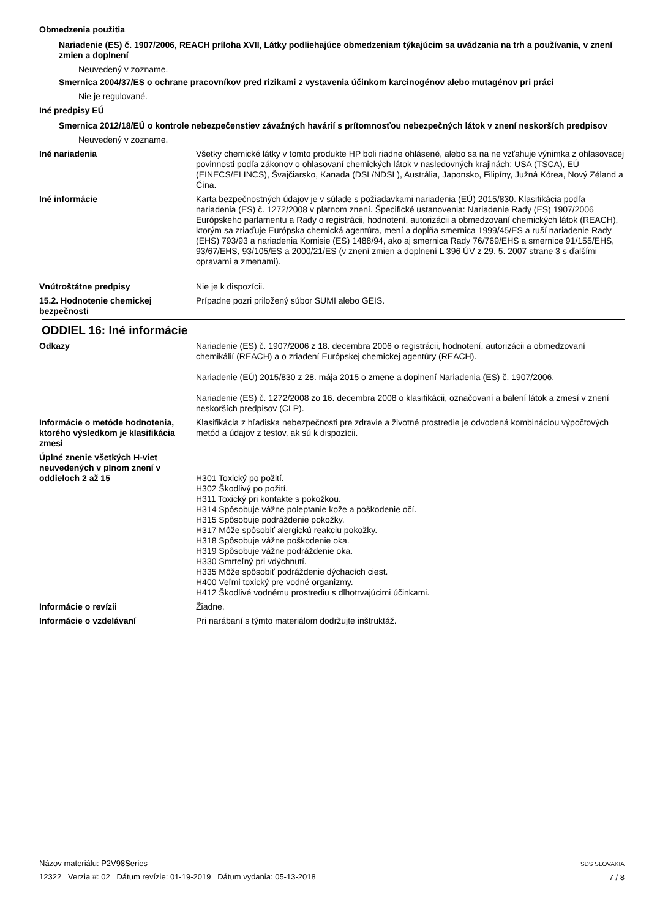Obmedzenia použitia
Nariadenie (ES) č. 1907/2006, REACH príloha XVII, Látky podliehajúce obmedzeniam týkajúcim sa uvádzania na trh a používania, v znení zmien a doplnení
Neuvedený v zozname.
Smernica 2004/37/ES o ochrane pracovníkov pred rizikami z vystavenia účinkom karcinogénov alebo mutagénov pri práci
Nie je regulované.
Iné predpisy EÚ
Smernica 2012/18/EÚ o kontrole nebezpečenstiev závažných havárií s prítomnosťou nebezpečných látok v znení neskorších predpisov
Neuvedený v zozname.
Iné nariadenia Všetky chemické látky v tomto produkte HP boli riadne ohlásené, alebo sa na ne vzťahuje výnimka z ohlasovacej povinnosti podľa zákonov o ohlasovaní chemických látok v nasledovných krajinách: USA (TSCA), EÚ (EINECS/ELINCS), Švajčiarsko, Kanada (DSL/NDSL), Austrália, Japonsko, Filipíny, Južná Kórea, Nový Zéland a Čína.
Iné informácie Karta bezpečnostných údajov je v súlade s požiadavkami nariadenia (EÚ) 2015/830. Klasifikácia podľa nariadenia (ES) č. 1272/2008 v platnom znení. Špecifické ustanovenia: Nariadenie Rady (ES) 1907/2006 Európskeho parlamentu a Rady o registrácii, hodnotení, autorizácii a obmedzovaní chemických látok (REACH), ktorým sa zriaďuje Európska chemická agentúra, mení a dopĺňa smernica 1999/45/ES a ruší nariadenie Rady (EHS) 793/93 a nariadenia Komisie (ES) 1488/94, ako aj smernica Rady 76/769/EHS a smernice 91/155/EHS, 93/67/EHS, 93/105/ES a 2000/21/ES (v znení zmien a doplnení L 396 ÚV z 29. 5. 2007 strane 3 s ďalšími opravami a zmenami).
Vnútroštátne predpisy Nie je k dispozícii.
15.2. Hodnotenie chemickej bezpečnosti
Prípadne pozri priložený súbor SUMI alebo GEIS.
ODDIEL 16: Iné informácie
Odkazy Nariadenie (ES) č. 1907/2006 z 18. decembra 2006 o registrácii, hodnotení, autorizácii a obmedzovaní chemikálií (REACH) a o zriadení Európskej chemickej agentúry (REACH).
Nariadenie (EÚ) 2015/830 z 28. mája 2015 o zmene a doplnení Nariadenia (ES) č. 1907/2006.
Nariadenie (ES) č. 1272/2008 zo 16. decembra 2008 o klasifikácii, označovaní a balení látok a zmesí v znení neskorších predpisov (CLP).
Informácie o metóde hodnotenia, ktorého výsledkom je klasifikácia zmesi
Klasifikácia z hľadiska nebezpečnosti pre zdravie a životné prostredie je odvodená kombináciou výpočtových metód a údajov z testov, ak sú k dispozícii.
Úplné znenie všetkých H-viet neuvedených v plnom znení v oddieloch 2 až 15
H301 Toxický po požití.
H302 Škodlivý po požití.
H311 Toxický pri kontakte s pokožkou.
H314 Spôsobuje vážne poleptanie kože a poškodenie očí.
H315 Spôsobuje podráždenie pokožky.
H317 Môže spôsobiť alergickú reakciu pokožky.
H318 Spôsobuje vážne poškodenie oka.
H319 Spôsobuje vážne podráždenie oka.
H330 Smrteľný pri vdýchnutí.
H335 Môže spôsobiť podráždenie dýchacích ciest.
H400 Veľmi toxický pre vodné organizmy.
H412 Škodlivé vodnému prostrediu s dlhotrvajúcimi účinkami.
Informácie o revízii Žiadne.
Informácie o vzdelávaní Pri narábaní s týmto materiálom dodržujte inštruktáž.
Názov materiálu: P2V98Series
12322 Verzia #: 02 Dátum revízie: 01-19-2019 Dátum vydania: 05-13-2018
SDS SLOVAKIA
7 / 8